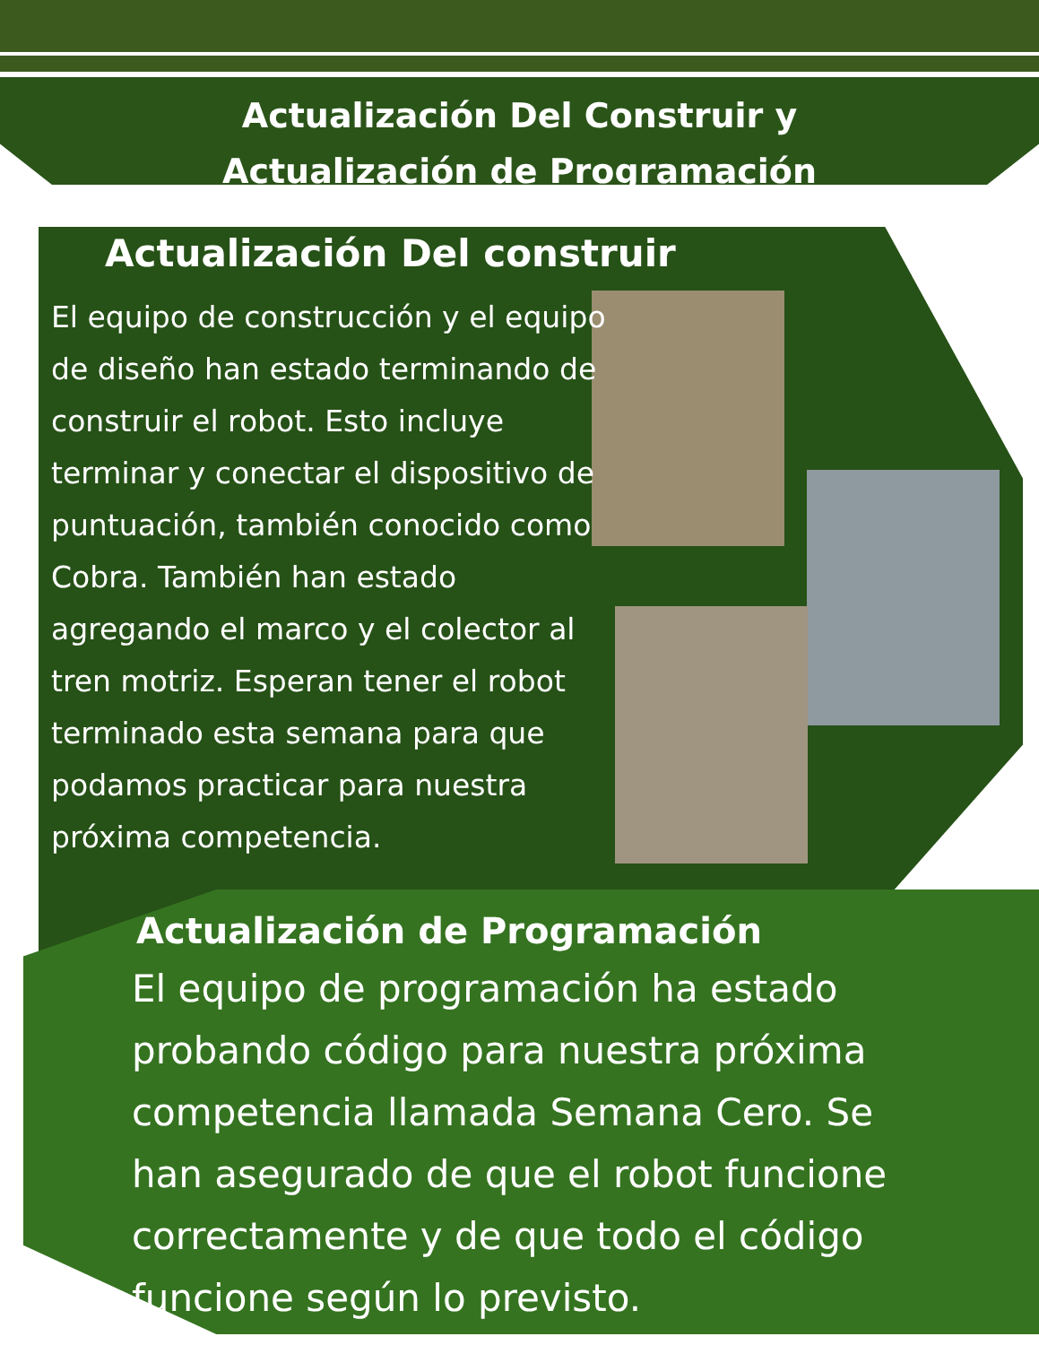Actualización Del Construir y
Actualización de Programación
Actualización Del construir
El equipo de construcción y el equipo de diseño han estado terminando de construir el robot. Esto incluye terminar y conectar el dispositivo de puntuación, también conocido como Cobra. También han estado agregando el marco y el colector al tren motriz. Esperan tener el robot terminado esta semana para que podamos practicar para nuestra próxima competencia.
Actualización de Programación
El equipo de programación ha estado probando código para nuestra próxima competencia llamada Semana Cero. Se han asegurado de que el robot funcione correctamente y de que todo el código funcione según lo previsto.